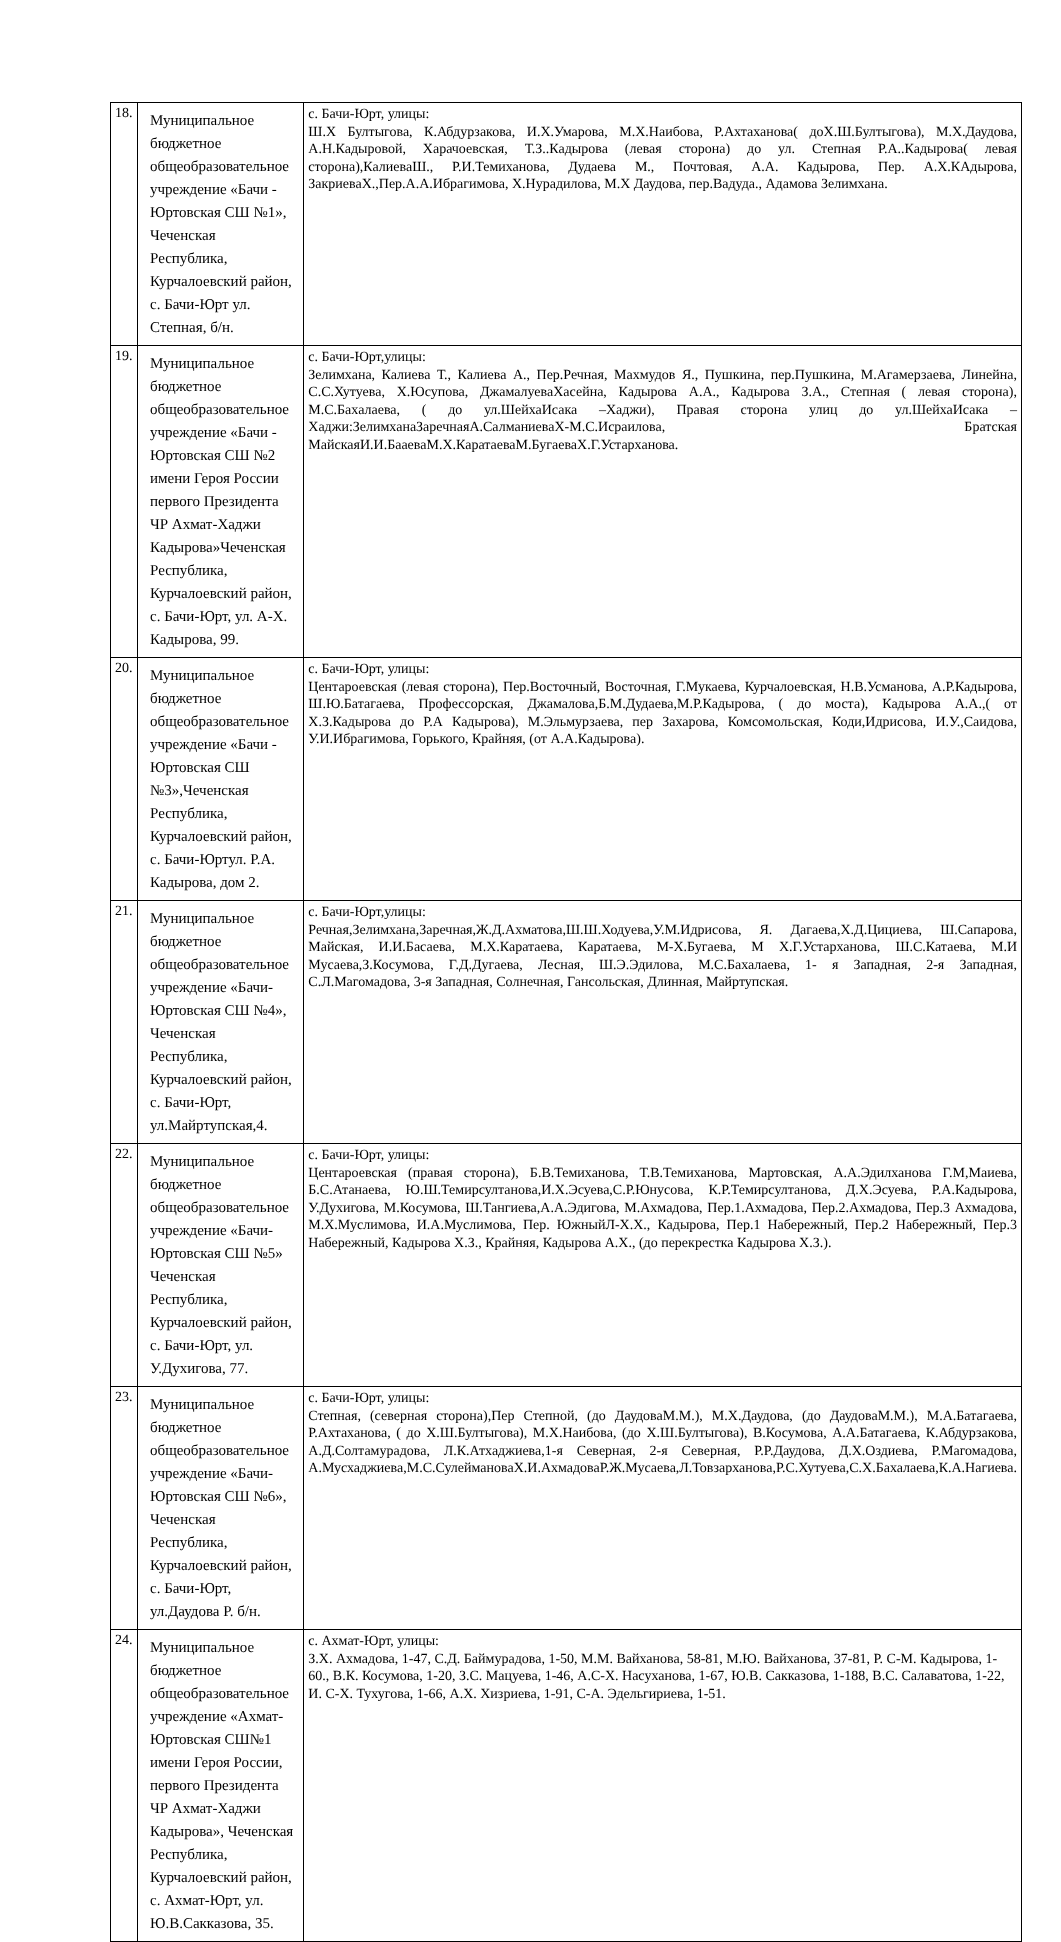| 18. | Муниципальное бюджетное общеобразовательное учреждение «Бачи - Юртовская СШ №1», Чеченская Республика, Курчалоевский район, с. Бачи-Юрт ул. Степная, б/н. | с. Бачи-Юрт, улицы: Ш.Х Бултыгова, К.Абдурзакова, И.Х.Умарова, М.Х.Наибова, Р.Ахтаханова( доХ.Ш.Бултыгова), М.Х.Даудова, А.Н.Кадыровой, Харачоевская, Т.З..Кадырова (левая сторона) до ул. Степная Р.А..Кадырова( левая сторона),КалиеваШ., Р.И.Темиханова, Дудаева М., Почтовая, А.А. Кадырова, Пер. А.Х.КАдырова, ЗакриеваХ.,Пер.А.А.Ибрагимова, Х.Нурадилова, М.Х Даудова, пер.Вадуда., Адамова Зелимхана. |
| 19. | Муниципальное бюджетное общеобразовательное учреждение «Бачи - Юртовская СШ №2 имени Героя России первого Президента ЧР Ахмат-Хаджи Кадырова»Чеченская Республика, Курчалоевский район, с. Бачи-Юрт, ул. А-Х. Кадырова, 99. | с. Бачи-Юрт,улицы: Зелимхана, Калиева Т., Калиева А., Пер.Речная, Махмудов Я., Пушкина, пер.Пушкина, М.Агамерзаева, Линейна, С.С.Хутуева, Х.Юсупова, ДжамалуеваХасейна, Кадырова А.А., Кадырова З.А., Степная ( левая сторона), М.С.Бахалаева, ( до ул.ШейхаИсака –Хаджи), Правая сторона улиц до ул.ШейхаИсака – Хаджи:ЗелимханаЗаречнаяА.СалманиеваХ-М.С.Исраилова, Братская МайскаяИ.И.БааеваМ.Х.КаратаеваМ.БугаеваХ.Г.Устарханова. |
| 20. | Муниципальное бюджетное общеобразовательное учреждение «Бачи - Юртовская СШ №3»,Чеченская Республика, Курчалоевский район, с. Бачи-Юртул. Р.А. Кадырова, дом 2. | с. Бачи-Юрт, улицы: Центароевская (левая сторона), Пер.Восточный, Восточная, Г.Мукаева, Курчалоевская, Н.В.Усманова, А.Р.Кадырова, Ш.Ю.Батагаева, Профессорская, Джамалова,Б.М.Дудаева,М.Р.Кадырова, ( до моста), Кадырова А.А.,( от Х.З.Кадырова до Р.А Кадырова), М.Эльмурзаева, пер Захарова, Комсомольская, Коди,Идрисова, И.У.,Саидова, У.И.Ибрагимова, Горького, Крайняя, (от А.А.Кадырова). |
| 21. | Муниципальное бюджетное общеобразовательное учреждение «Бачи-Юртовская СШ №4», Чеченская Республика, Курчалоевский район, с. Бачи-Юрт, ул.Майртупская,4. | с. Бачи-Юрт,улицы: Речная,Зелимхана,Заречная,Ж.Д.Ахматова,Ш.Ш.Ходуева,У.М.Идрисова, Я. Дагаева,Х.Д.Цициева, Ш.Сапарова, Майская, И.И.Басаева, М.Х.Каратаева, Каратаева, М-Х.Бугаева, М Х.Г.Устарханова, Ш.С.Катаева, М.И Мусаева,З.Косумова, Г.Д.Дугаева, Лесная, Ш.Э.Эдилова, М.С.Бахалаева, 1- я Западная, 2-я Западная, С.Л.Магомадова, 3-я Западная, Солнечная, Гансольская, Длинная, Майртупская. |
| 22. | Муниципальное бюджетное общеобразовательное учреждение «Бачи-Юртовская СШ №5» Чеченская Республика, Курчалоевский район, с. Бачи-Юрт, ул. У.Духигова, 77. | с. Бачи-Юрт, улицы: Центароевская (правая сторона), Б.В.Темиханова, Т.В.Темиханова, Мартовская, А.А.Эдилханова Г.М,Маиева, Б.С.Атанаева, Ю.Ш.Темирсултанова,И.Х.Эсуева,С.Р.Юнусова, К.Р.Темирсултанова, Д.Х.Эсуева, Р.А.Кадырова, У.Духигова, М.Косумова, Ш.Тангиева,А.А.Эдигова, М.Ахмадова, Пер.1.Ахмадова, Пер.2.Ахмадова, Пер.3 Ахмадова, М.Х.Муслимова, И.А.Муслимова, Пер. ЮжныйЛ-Х.Х., Кадырова, Пер.1 Набережный, Пер.2 Набережный, Пер.3 Набережный, Кадырова Х.З., Крайняя, Кадырова А.Х., (до перекрестка Кадырова Х.З.). |
| 23. | Муниципальное бюджетное общеобразовательное учреждение «Бачи-Юртовская СШ №6», Чеченская Республика, Курчалоевский район, с. Бачи-Юрт, ул.Даудова Р. б/н. | с. Бачи-Юрт, улицы: Степная, (северная сторона),Пер Степной, (до ДаудоваМ.М.), М.Х.Даудова, (до ДаудоваМ.М.), М.А.Батагаева, Р.Ахтаханова, ( до Х.Ш.Бултыгова), М.Х.Наибова, (до Х.Ш.Бултыгова), В.Косумова, А.А.Батагаева, К.Абдурзакова, А.Д.Солтамурадова, Л.К.Атхаджиева,1-я Северная, 2-я Северная, Р.Р.Даудова, Д.Х.Оздиева, Р.Магомадова, А.Мусхаджиева,М.С.СулеймановаХ.И.АхмадоваР.Ж.Мусаева,Л.Товзарханова,Р.С.Хутуева,С.Х.Бахалаева,К.А.Нагиева. |
| 24. | Муниципальное бюджетное общеобразовательное учреждение «Ахмат-Юртовская СШ№1 имени Героя России, первого Президента ЧР Ахмат-Хаджи Кадырова», Чеченская Республика, Курчалоевский район, с. Ахмат-Юрт, ул. Ю.В.Сакказова, 35. | с. Ахмат-Юрт, улицы: З.Х. Ахмадова, 1-47, С.Д. Баймурадова, 1-50, М.М. Вайханова, 58-81, М.Ю. Вайханова, 37-81, Р. С-М. Кадырова, 1-60., В.К. Косумова, 1-20, З.С. Мацуева, 1-46, А.С-Х. Насуханова, 1-67, Ю.В. Сакказова, 1-188, В.С. Салаватова, 1-22, И. С-Х. Тухугова, 1-66, А.Х. Хизриева, 1-91, С-А. Эдельгириева, 1-51. |